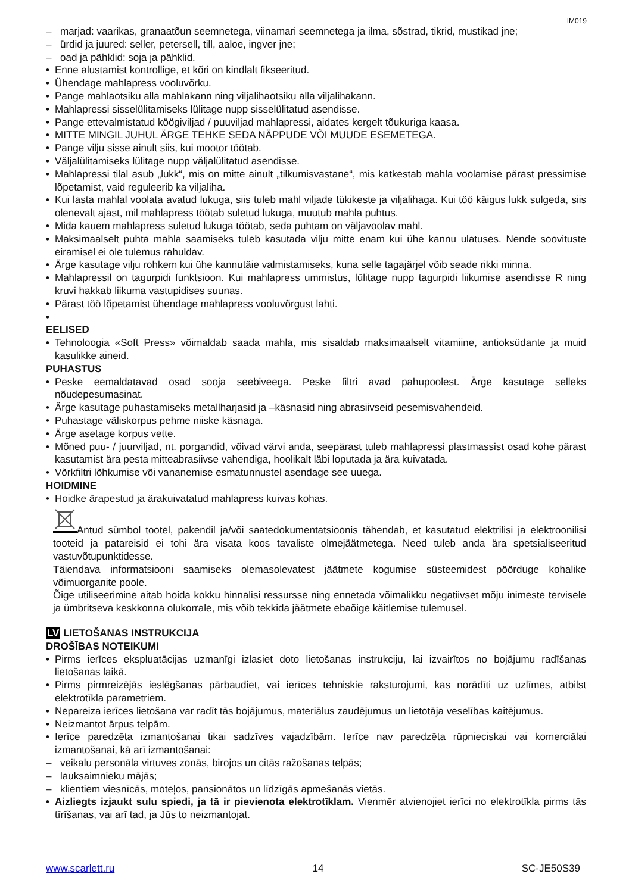IM019
– marjad: vaarikas, granaatõun seemnetega, viinamari seemnetega ja ilma, sõstrad, tikrid, mustikad jne;
– ürdid ja juured: seller, petersell, till, aaloe, ingver jne;
– oad ja pähklid: soja ja pähklid.
Enne alustamist kontrollige, et kõri on kindlalt fikseeritud.
Ühendage mahlapress vooluvõrku.
Pange mahlaotsiku alla mahlakann ning viljalihaotsiku alla viljalihakann.
Mahlapressi sisselülitamiseks lülitage nupp sisselülitatud asendisse.
Pange ettevalmistatud köögiviljad / puuviljad mahlapressi, aidates kergelt tõukuriga kaasa.
MITTE MINGIL JUHUL ÄRGE TEHKE SEDA NÄPPUDE VÕI MUUDE ESEMETEGA.
Pange vilju sisse ainult siis, kui mootor töötab.
Väljalülitamiseks lülitage nupp väljalülitatud asendisse.
Mahlapressi tilal asub „lukk“, mis on mitte ainult „tilkumisvastane“, mis katkestab mahla voolamise pärast pressimise lõpetamist, vaid reguleerib ka viljaliha.
Kui lasta mahlal voolata avatud lukuga, siis tuleb mahl viljade tükikeste ja viljalihaga. Kui töö käigus lukk sulgeda, siis olenevalt ajast, mil mahlapress töötab suletud lukuga, muutub mahla puhtus.
Mida kauem mahlapress suletud lukuga töötab, seda puhtam on väljavoolav mahl.
Maksimaalselt puhta mahla saamiseks tuleb kasutada vilju mitte enam kui ühe kannu ulatuses. Nende soovituste eiramisel ei ole tulemus rahuldav.
Ärge kasutage vilju rohkem kui ühe kannutäie valmistamiseks, kuna selle tagajärjel võib seade rikki minna.
Mahlapressil on tagurpidi funktsioon. Kui mahlapress ummistus, lülitage nupp tagurpidi liikumise asendisse R ning kruvi hakkab liikuma vastupidises suunas.
Pärast töö lõpetamist ühendage mahlapress vooluvõrgust lahti.
EELISED
Tehnoloogia «Soft Press» võimaldab saada mahla, mis sisaldab maksimaalselt vitamiine, antioksüdante ja muid kasulikke aineid.
PUHASTUS
Peske eemaldatavad osad sooja seebiveega. Peske filtri avad pahupoolest. Ärge kasutage selleks nõudepesumasinat.
Ärge kasutage puhastamiseks metallharjasid ja –käsnasid ning abrasiivseid pesemisvahendeid.
Puhastage väliskorpus pehme niiske käsnaga.
Ärge asetage korpus vette.
Mõned puu- / juurviljad, nt. porgandid, võivad värvi anda, seepärast tuleb mahlapressi plastmassist osad kohe pärast kasutamist ära pesta mitteabrasiivse vahendiga, hoolikalt läbi loputada ja ära kuivatada.
Võrkfiltri lõhkumise või vananemise esmatunnustel asendage see uuega.
HOIDMINE
Hoidke ärapestud ja ärakuivatatud mahlapress kuivas kohas.
Antud sümbol tootel, pakendil ja/või saatedokumentatsioonis tähendab, et kasutatud elektrilisi ja elektroonilisi tooteid ja patareisid ei tohi ära visata koos tavaliste olmejäätmetega. Need tuleb anda ära spetsialiseeritud vastuvõtupunktidesse.
Täiendava informatsiooni saamiseks olemasolevatest jäätmete kogumise süsteemidest pöörduge kohalike võimuorganite poole.
Õige utiliseerimine aitab hoida kokku hinnalisi ressursse ning ennetada võimalikku negatiivset mõju inimeste tervisele ja ümbritseva keskkonna olukorrale, mis võib tekkida jäätmete ebaõige käitlemise tulemusel.
LV LIETOŠANAS INSTRUKCIJA
DROŠĪBAS NOTEIKUMI
Pirms ierīces ekspluatācijas uzmanīgi izlasiet doto lietošanas instrukciju, lai izvairītos no bojājumu radīšanas lietošanas laikā.
Pirms pirmreizējās ieslēgšanas pārbaudiet, vai ierīces tehniskie raksturojumi, kas norādīti uz uzlīmes, atbilst elektrotīkla parametriem.
Nepareiza ierīces lietošana var radīt tās bojājumus, materiālus zaudējumus un lietotāja veselības kaitējumus.
Neizmantot ārpus telpām.
Ierīce paredzēta izmantošanai tikai sadzīves vajadzībām. Ierīce nav paredzēta rūpnieciskai vai komerciālai izmantošanai, kā arī izmantošanai:
– veikalu personāla virtuves zonās, birojos un citās ražošanas telpās;
– lauksaimnieku mājās;
– klientiem viesnīcās, moteļos, pansionātos un līdzīgās apmešanās vietās.
Aizliegts izjaukt sulu spiedi, ja tā ir pievienota elektrotīklam. Vienmēr atvienojiet ierīci no elektrotīkla pirms tās tīrīšanas, vai arī tad, ja Jūs to neizmantojat.
www.scarlett.ru 14 SC-JE50S39